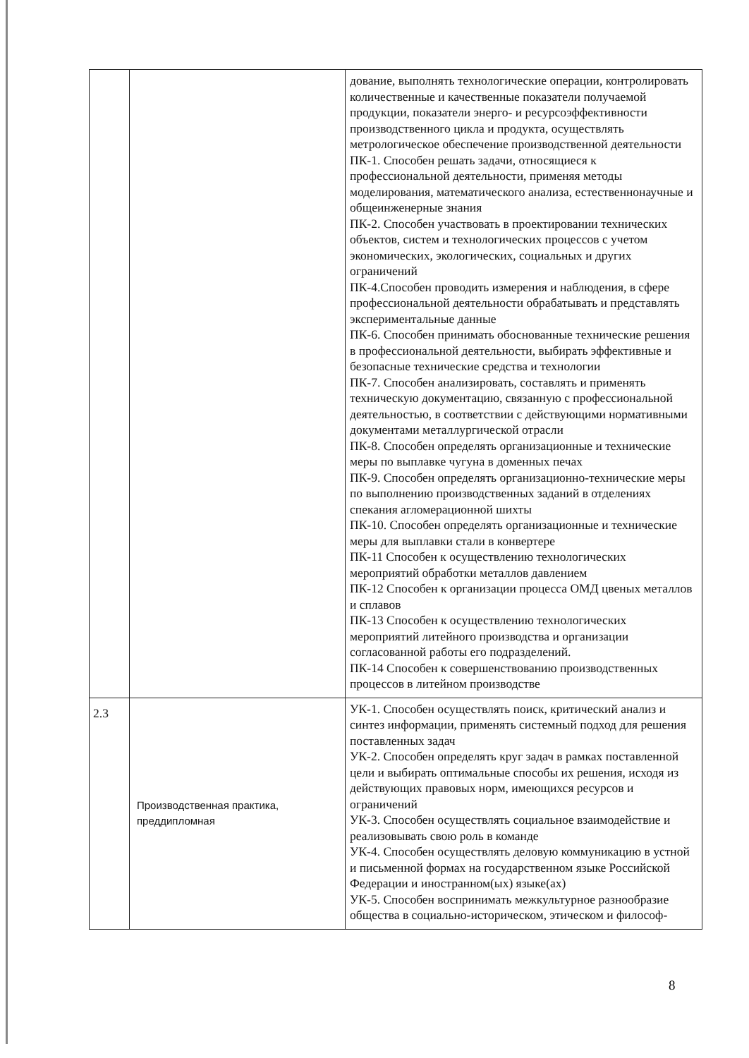| | | дование, выполнять технологические операции, контролировать количественные и качественные показатели получаемой продукции, показатели энерго- и ресурсоэффективности производственного цикла и продукта, осуществлять метрологическое обеспечение производственной деятельности ПК-1. Способен решать задачи, относящиеся к профессиональной деятельности, применяя методы моделирования, математического анализа, естественнонаучные и общеинженерные знания ПК-2. Способен участвовать в проектировании технических объектов, систем и технологических процессов с учетом экономических, экологических, социальных и других ограничений ПК-4.Способен проводить измерения и наблюдения, в сфере профессиональной деятельности обрабатывать и представлять экспериментальные данные ПК-6. Способен принимать обоснованные технические решения в профессиональной деятельности, выбирать эффективные и безопасные технические средства и технологии ПК-7. Способен анализировать, составлять и применять техническую документацию, связанную с профессиональной деятельностью, в соответствии с действующими нормативными документами металлургической отрасли ПК-8. Способен определять организационные и технические меры по выплавке чугуна в доменных печах ПК-9. Способен определять организационно-технические меры по выполнению производственных заданий в отделениях спекания агломерационной шихты ПК-10. Способен определять организационные и технические меры для выплавки стали в конвертере ПК-11 Способен к осуществлению технологических мероприятий обработки металлов давлением ПК-12 Способен к организации процесса ОМД цвеных металлов и сплавов ПК-13 Способен к осуществлению технологических мероприятий литейного производства и организации согласованной работы его подразделений. ПК-14 Способен к совершенствованию производственных процессов в литейном производстве |
| 2.3 | Производственная практика, преддипломная | УК-1. Способен осуществлять поиск, критический анализ и синтез информации, применять системный подход для решения поставленных задач УК-2. Способен определять круг задач в рамках поставленной цели и выбирать оптимальные способы их решения, исходя из действующих правовых норм, имеющихся ресурсов и ограничений УК-3. Способен осуществлять социальное взаимодействие и реализовывать свою роль в команде УК-4. Способен осуществлять деловую коммуникацию в устной и письменной формах на государственном языке Российской Федерации и иностранном(ых) языке(ах) УК-5. Способен воспринимать межкультурное разнообразие общества в социально-историческом, этическом и философ- |
8